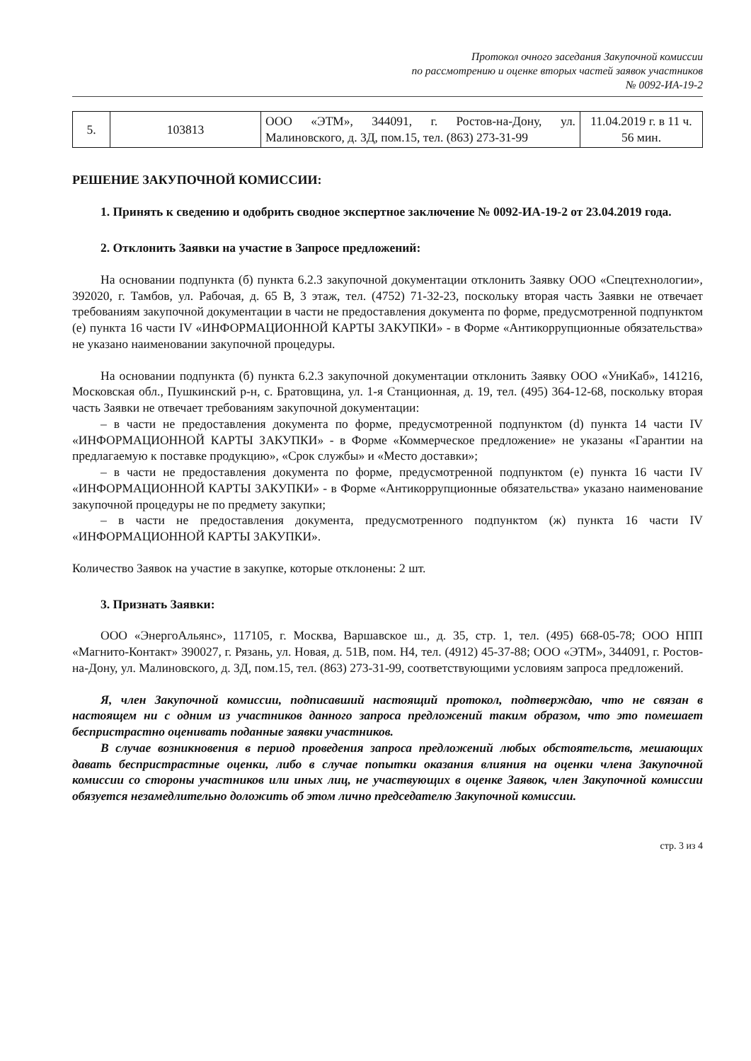Протокол очного заседания Закупочной комиссии
по рассмотрению и оценке вторых частей заявок участников
№ 0092-ИА-19-2
| 5. | 103813 | ООО «ЭТМ», 344091, г. Ростов-на-Дону, ул. Малиновского, д. 3Д, пом.15, тел. (863) 273-31-99 | 11.04.2019 г. в 11 ч. 56 мин. |
РЕШЕНИЕ ЗАКУПОЧНОЙ КОМИССИИ:
1. Принять к сведению и одобрить сводное экспертное заключение № 0092-ИА-19-2 от 23.04.2019 года.
2. Отклонить Заявки на участие в Запросе предложений:
На основании подпункта (б) пункта 6.2.3 закупочной документации отклонить Заявку ООО «Спецтехнологии», 392020, г. Тамбов, ул. Рабочая, д. 65 В, 3 этаж, тел. (4752) 71-32-23, поскольку вторая часть Заявки не отвечает требованиям закупочной документации в части не предоставления документа по форме, предусмотренной подпунктом (е) пункта 16 части IV «ИНФОРМАЦИОННОЙ КАРТЫ ЗАКУПКИ» - в Форме «Антикоррупционные обязательства» не указано наименовании закупочной процедуры.
На основании подпункта (б) пункта 6.2.3 закупочной документации отклонить Заявку ООО «УниКаб», 141216, Московская обл., Пушкинский р-н, с. Братовщина, ул. 1-я Станционная, д. 19, тел. (495) 364-12-68, поскольку вторая часть Заявки не отвечает требованиям закупочной документации:
– в части не предоставления документа по форме, предусмотренной подпунктом (d) пункта 14 части IV «ИНФОРМАЦИОННОЙ КАРТЫ ЗАКУПКИ» - в Форме «Коммерческое предложение» не указаны «Гарантии на предлагаемую к поставке продукцию», «Срок службы» и «Место доставки»;
– в части не предоставления документа по форме, предусмотренной подпунктом (е) пункта 16 части IV «ИНФОРМАЦИОННОЙ КАРТЫ ЗАКУПКИ» - в Форме «Антикоррупционные обязательства» указано наименование закупочной процедуры не по предмету закупки;
– в части не предоставления документа, предусмотренного подпунктом (ж) пункта 16 части IV «ИНФОРМАЦИОННОЙ КАРТЫ ЗАКУПКИ».
Количество Заявок на участие в закупке, которые отклонены: 2 шт.
3. Признать Заявки:
ООО «ЭнергоАльянс», 117105, г. Москва, Варшавское ш., д. 35, стр. 1, тел. (495) 668-05-78; ООО НПП «Магнито-Контакт» 390027, г. Рязань, ул. Новая, д. 51В, пом. Н4, тел. (4912) 45-37-88; ООО «ЭТМ», 344091, г. Ростов-на-Дону, ул. Малиновского, д. 3Д, пом.15, тел. (863) 273-31-99, соответствующими условиям запроса предложений.
Я, член Закупочной комиссии, подписавший настоящий протокол, подтверждаю, что не связан в настоящем ни с одним из участников данного запроса предложений таким образом, что это помешает беспристрастно оценивать поданные заявки участников.
В случае возникновения в период проведения запроса предложений любых обстоятельств, мешающих давать беспристрастные оценки, либо в случае попытки оказания влияния на оценки члена Закупочной комиссии со стороны участников или иных лиц, не участвующих в оценке Заявок, член Закупочной комиссии обязуется незамедлительно доложить об этом лично председателю Закупочной комиссии.
стр. 3 из 4